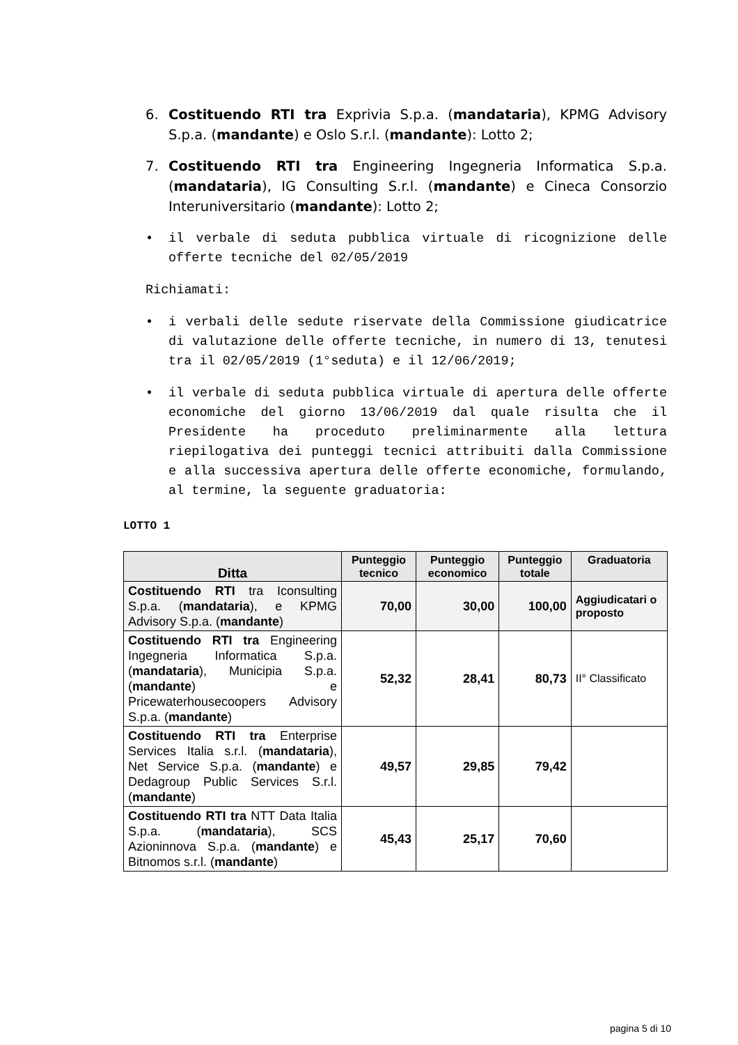6. Costituendo RTI tra Exprivia S.p.a. (mandataria), KPMG Advisory S.p.a. (mandante) e Oslo S.r.l. (mandante): Lotto 2;
7. Costituendo RTI tra Engineering Ingegneria Informatica S.p.a. (mandataria), IG Consulting S.r.l. (mandante) e Cineca Consorzio Interuniversitario (mandante): Lotto 2;
• il verbale di seduta pubblica virtuale di ricognizione delle offerte tecniche del 02/05/2019
Richiamati:
• i verbali delle sedute riservate della Commissione giudicatrice di valutazione delle offerte tecniche, in numero di 13, tenutesi tra il 02/05/2019 (1°seduta) e il 12/06/2019;
• il verbale di seduta pubblica virtuale di apertura delle offerte economiche del giorno 13/06/2019 dal quale risulta che il Presidente ha proceduto preliminarmente alla lettura riepilogativa dei punteggi tecnici attribuiti dalla Commissione e alla successiva apertura delle offerte economiche, formulando, al termine, la seguente graduatoria:
LOTTO 1
| Ditta | Punteggio tecnico | Punteggio economico | Punteggio totale | Graduatoria |
| --- | --- | --- | --- | --- |
| Costituendo RTI tra Iconsulting S.p.a. ( mandataria ), e KPMG Advisory S.p.a. ( mandante ) | 70,00 | 30,00 | 100,00 | Aggiudicatari o proposto |
| Costituendo RTI tra Engineering Ingegneria Informatica S.p.a. ( mandataria ), Municipia S.p.a. ( mandante ) e Pricewaterhousecoopers Advisory S.p.a. ( mandante ) | 52,32 | 28,41 | 80,73 | II° Classificato |
| Costituendo RTI tra Enterprise Services Italia s.r.l. ( mandataria ), Net Service S.p.a. ( mandante ) e Dedagroup Public Services S.r.l. ( mandante ) | 49,57 | 29,85 | 79,42 | |
| Costituendo RTI tra NTT Data Italia S.p.a. ( mandataria ), SCS Azioninnova S.p.a. ( mandante ) e Bitnomos s.r.l. ( mandante ) | 45,43 | 25,17 | 70,60 | |
pagina 5 di 10